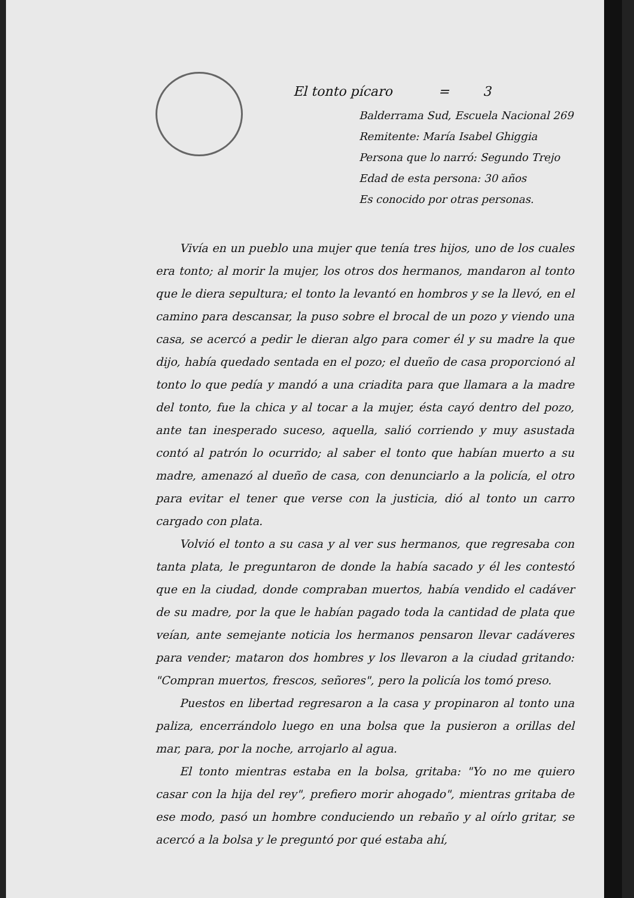El tonto pícaro = 3
Balderrama Sud, Escuela Nacional 269
Remitente: María Isabel Ghiggia
Persona que lo narró: Segundo Trejo
Edad de esta persona: 30 años
Es conocido por otras personas.
Vivía en un pueblo una mujer que tenía tres hijos, uno de los cuales era tonto; al morir la mujer, los otros dos hermanos, mandaron al tonto que le diera sepultura; el tonto la levantó en hombros y se la llevó, en el camino para descansar, la puso sobre el brocal de un pozo y viendo una casa, se acercó a pedir le dieran algo para comer él y su madre la que dijo, había quedado sentada en el pozo; el dueño de casa proporcionó al tonto lo que pedía y mandó a una criadita para que llamara a la madre del tonto, fue la chica y al tocar a la mujer, ésta cayó dentro del pozo, ante tan inesperado suceso, aquella, salió corriendo y muy asustada contó al patrón lo ocurrido; al saber el tonto que habían muerto a su madre, amenazó al dueño de casa, con denunciarlo a la policía, el otro para evitar el tener que verse con la justicia, dió al tonto un carro cargado con plata.
Volvió el tonto a su casa y al ver sus hermanos, que regresaba con tanta plata, le preguntaron de donde la había sacado y él les contestó que en la ciudad, donde compraban muertos, había vendido el cadáver de su madre, por la que le habían pagado toda la cantidad de plata que veían, ante semejante noticia los hermanos pensaron llevar cadáveres para vender; mataron dos hombres y los llevaron a la ciudad gritando: "Compran muertos, frescos, señores", pero la policía los tomó preso.
Puestos en libertad regresaron a la casa y propinaron al tonto una paliza, encerrándolo luego en una bolsa que la pusieron a orillas del mar, para, por la noche, arrojarlo al agua.
El tonto mientras estaba en la bolsa, gritaba: "Yo no me quiero casar con la hija del rey", prefiero morir ahogado", mientras gritaba de ese modo, pasó un hombre conduciendo un rebaño y al oírlo gritar, se acercó a la bolsa y le preguntó por qué estaba ahí,